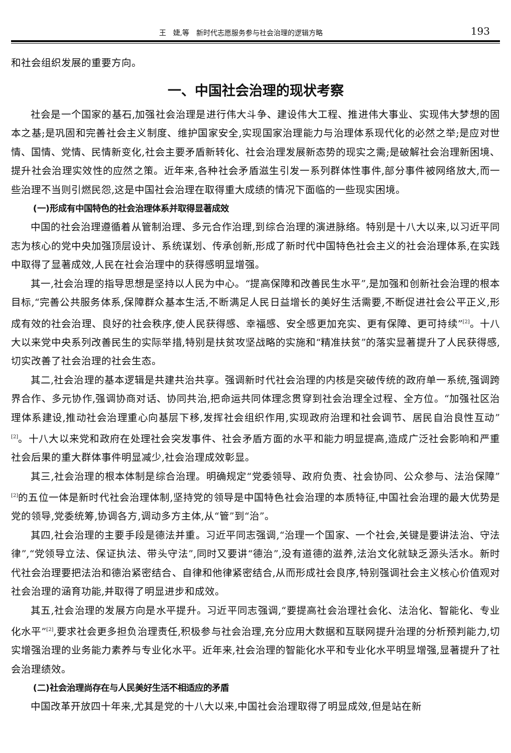王　婕,等　新时代志愿服务参与社会治理的逻辑方略 193
和社会组织发展的重要方向。
一、中国社会治理的现状考察
社会是一个国家的基石,加强社会治理是进行伟大斗争、建设伟大工程、推进伟大事业、实现伟大梦想的固本之基;是巩固和完善社会主义制度、维护国家安全,实现国家治理能力与治理体系现代化的必然之举;是应对世情、国情、党情、民情新变化,社会主要矛盾新转化、社会治理发展新态势的现实之需;是破解社会治理新困境、提升社会治理实效性的应然之策。近年来,各种社会矛盾滋生引发一系列群体性事件,部分事件被网络放大,而一些治理不当则引燃民怨,这是中国社会治理在取得重大成绩的情况下面临的一些现实困境。
(一)形成有中国特色的社会治理体系并取得显著成效
中国的社会治理遵循着从管制治理、多元合作治理,到综合治理的演进脉络。特别是十八大以来,以习近平同志为核心的党中央加强顶层设计、系统谋划、传承创新,形成了新时代中国特色社会主义的社会治理体系,在实践中取得了显著成效,人民在社会治理中的获得感明显增强。
其一,社会治理的指导思想是坚持以人民为中心。“提高保障和改善民生水平”,是加强和创新社会治理的根本目标,“完善公共服务体系,保障群众基本生活,不断满足人民日益增长的美好生活需要,不断促进社会公平正义,形成有效的社会治理、良好的社会秩序,使人民获得感、幸福感、安全感更加充实、更有保障、更可持续”<sup>[2]</sup>。十八大以来党中央系列改善民生的实际举措,特别是扶贫攻坚战略的实施和“精准扶贫”的落实显著提升了人民获得感,切实改善了社会治理的社会生态。
其二,社会治理的基本逻辑是共建共治共享。强调新时代社会治理的内核是突破传统的政府单一系统,强调跨界合作、多元协作,强调协商对话、协同共治,把命运共同体理念贯穿到社会治理全过程、全方位。“加强社区治理体系建设,推动社会治理重心向基层下移,发挥社会组织作用,实现政府治理和社会调节、居民自治良性互动”<sup>[2]</sup>。十八大以来党和政府在处理社会突发事件、社会矛盾方面的水平和能力明显提高,造成广泛社会影响和严重社会后果的重大群体事件明显减少,社会治理成效彰显。
其三,社会治理的根本体制是综合治理。明确规定“党委领导、政府负责、社会协同、公众参与、法治保障”<sup>[2]</sup>的五位一体是新时代社会治理体制,坚持党的领导是中国特色社会治理的本质特征,中国社会治理的最大优势是党的领导,党委统筹,协调各方,调动多方主体,从“管”到“治”。
其四,社会治理的主要手段是德法并重。习近平同志强调,“治理一个国家、一个社会,关键是要讲法治、守法律”,“党领导立法、保证执法、带头守法”,同时又要讲“德治”,没有道德的滋养,法治文化就缺乏源头活水。新时代社会治理要把法治和德治紧密结合、自律和他律紧密结合,从而形成社会良序,特别强调社会主义核心价值观对社会治理的涵育功能,并取得了明显进步和成效。
其五,社会治理的发展方向是水平提升。习近平同志强调,“要提高社会治理社会化、法治化、智能化、专业化水平”<sup>[2]</sup>,要求社会更多担负治理责任,积极参与社会治理,充分应用大数据和互联网提升治理的分析预判能力,切实增强治理的业务能力素养与专业化水平。近年来,社会治理的智能化水平和专业化水平明显增强,显著提升了社会治理绩效。
(二)社会治理尚存在与人民美好生活不相适应的矛盾
中国改革开放四十年来,尤其是党的十八大以来,中国社会治理取得了明显成效,但是站在新